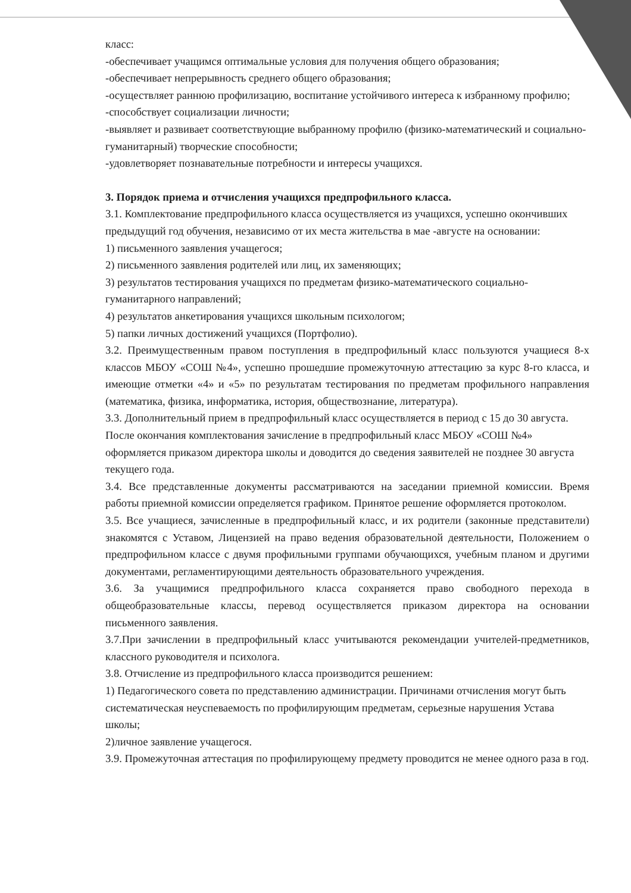класс:
-обеспечивает учащимся оптимальные условия для получения общего образования;
-обеспечивает непрерывность среднего общего образования;
-осуществляет раннюю профилизацию, воспитание устойчивого интереса к избранному профилю;
-способствует социализации личности;
-выявляет и развивает соответствующие выбранному профилю (физико-математический и социально-гуманитарный) творческие способности;
-удовлетворяет познавательные потребности и интересы учащихся.
3. Порядок приема и отчисления учащихся предпрофильного класса.
3.1. Комплектование предпрофильного класса осуществляется из учащихся, успешно окончивших предыдущий год обучения, независимо от их места жительства в мае -августе на основании:
1) письменного заявления учащегося;
2) письменного заявления родителей или лиц, их заменяющих;
3) результатов тестирования учащихся по предметам физико-математического социально-гуманитарного направлений;
4) результатов анкетирования учащихся школьным психологом;
5) папки личных достижений учащихся (Портфолио).
3.2. Преимущественным правом поступления в предпрофильный класс пользуются учащиеся 8-х классов МБОУ «СОШ №4», успешно прошедшие промежуточную аттестацию за курс 8-го класса, и имеющие отметки «4» и «5» по результатам тестирования по предметам профильного направления (математика, физика, информатика, история, обществознание, литература).
3.3. Дополнительный прием в предпрофильный класс осуществляется в период с 15 до 30 августа. После окончания комплектования зачисление в предпрофильный класс МБОУ «СОШ №4» оформляется приказом директора школы и доводится до сведения заявителей не позднее 30 августа текущего года.
3.4. Все представленные документы рассматриваются на заседании приемной комиссии. Время работы приемной комиссии определяется графиком. Принятое решение оформляется протоколом.
3.5. Все учащиеся, зачисленные в предпрофильный класс, и их родители (законные представители) знакомятся с Уставом, Лицензией на право ведения образовательной деятельности, Положением о предпрофильном классе с двумя профильными группами обучающихся, учебным планом и другими документами, регламентирующими деятельность образовательного учреждения.
3.6. За учащимися предпрофильного класса сохраняется право свободного перехода в общеобразовательные классы, перевод осуществляется приказом директора на основании письменного заявления.
3.7.При зачислении в предпрофильный класс учитываются рекомендации учителей-предметников, классного руководителя и психолога.
3.8. Отчисление из предпрофильного класса производится решением:
1) Педагогического совета по представлению администрации. Причинами отчисления могут быть систематическая неуспеваемость по профилирующим предметам, серьезные нарушения Устава школы;
2)личное заявление учащегося.
3.9. Промежуточная аттестация по профилирующему предмету проводится не менее одного раза в год.